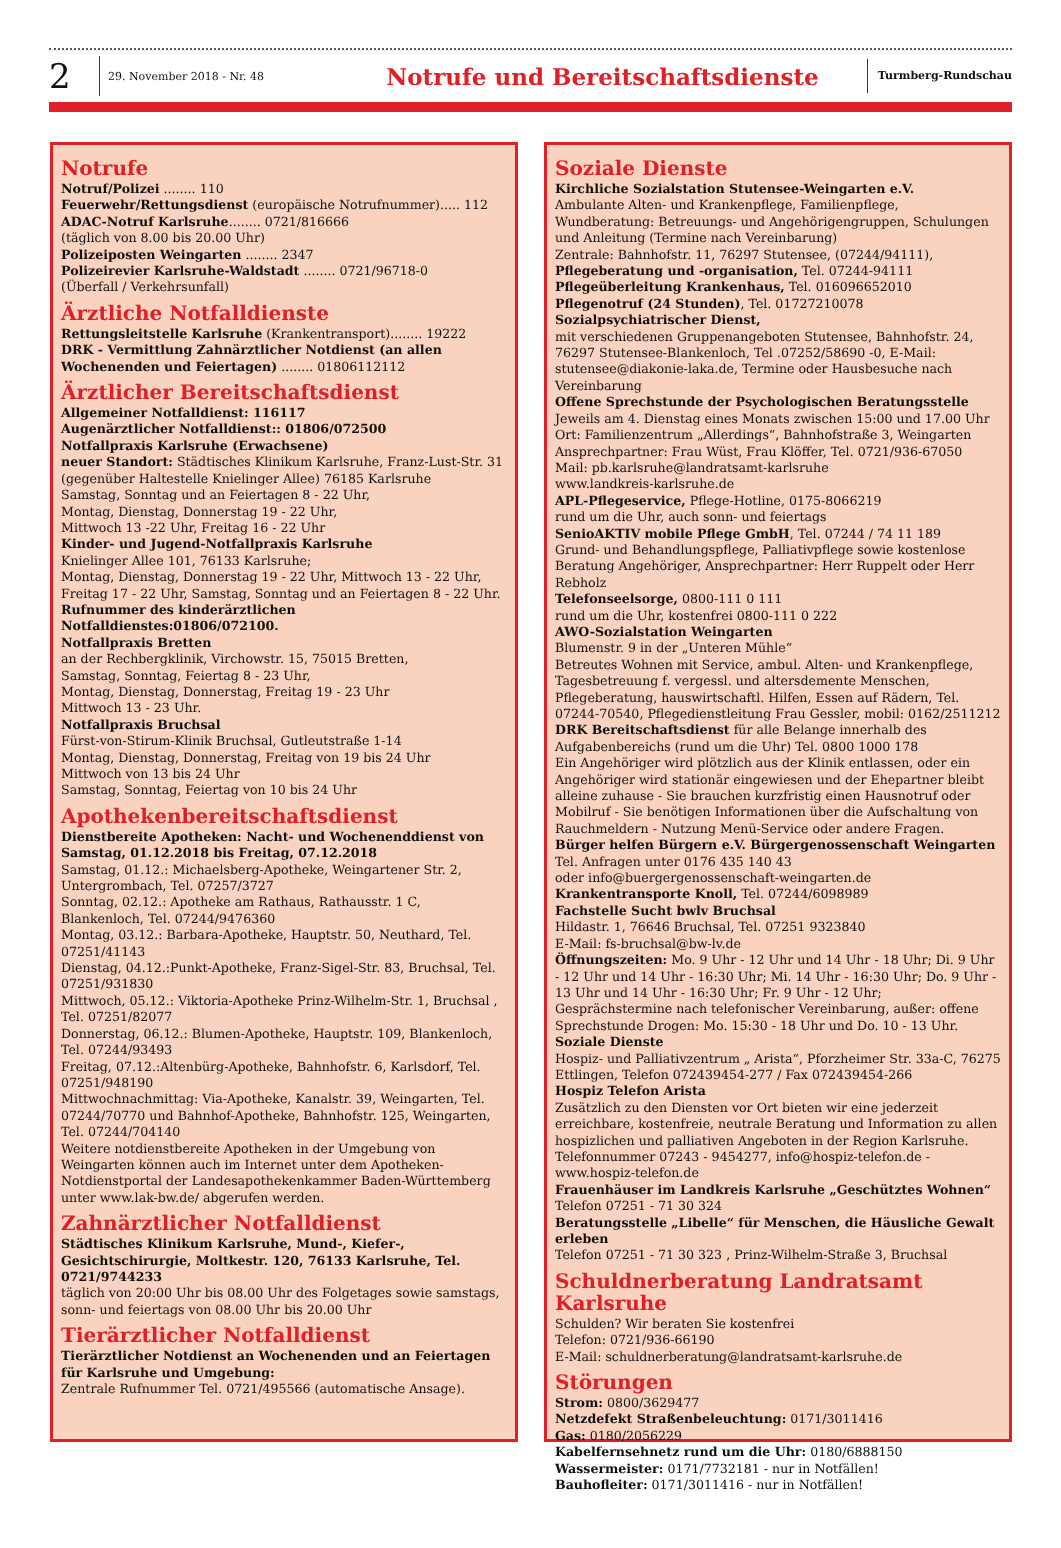2
29. November 2018 - Nr. 48
Notrufe und Bereitschaftsdienste
Turmberg-Rundschau
Notrufe
Notruf/Polizei ........ 110
Feuerwehr/Rettungsdienst (europäische Notrufnummer)..... 112
ADAC-Notruf Karlsruhe........ 0721/816666
(täglich von 8.00 bis 20.00 Uhr)
Polizeiposten Weingarten ........ 2347
Polizeirevier Karlsruhe-Waldstadt ........ 0721/96718-0
(Überfall / Verkehrsunfall)
Ärztliche Notfalldienste
Rettungsleitstelle Karlsruhe (Krankentransport)........ 19222
DRK - Vermittlung Zahnärztlicher Notdienst (an allen Wochenenden und Feiertagen) ........ 01806112112
Ärztlicher Bereitschaftsdienst
Allgemeiner Notfalldienst: 116117
Augenärztlicher Notfalldienst:: 01806/072500
Notfallpraxis Karlsruhe (Erwachsene)
neuer Standort: Städtisches Klinikum Karlsruhe, Franz-Lust-Str. 31 (gegenüber Haltestelle Knielinger Allee) 76185 Karlsruhe
Samstag, Sonntag und an Feiertagen 8 - 22 Uhr,
Montag, Dienstag, Donnerstag 19 - 22 Uhr,
Mittwoch 13 -22 Uhr, Freitag 16 - 22 Uhr
Kinder- und Jugend-Notfallpraxis Karlsruhe
Knielinger Allee 101, 76133 Karlsruhe;
Montag, Dienstag, Donnerstag 19 - 22 Uhr, Mittwoch 13 - 22 Uhr, Freitag 17 - 22 Uhr, Samstag, Sonntag und an Feiertagen 8 - 22 Uhr.
Rufnummer des kinderärztlichen Notfalldienstes:01806/072100.
Notfallpraxis Bretten
an der Rechbergklinik, Virchowstr. 15, 75015 Bretten,
Samstag, Sonntag, Feiertag 8 - 23 Uhr,
Montag, Dienstag, Donnerstag, Freitag 19 - 23 Uhr
Mittwoch 13 - 23 Uhr.
Notfallpraxis Bruchsal
Fürst-von-Stirum-Klinik Bruchsal, Gutleutstraße 1-14
Montag, Dienstag, Donnerstag, Freitag von 19 bis 24 Uhr
Mittwoch von 13 bis 24 Uhr
Samstag, Sonntag, Feiertag von 10 bis 24 Uhr
Apothekenbereitschaftsdienst
Dienstbereite Apotheken: Nacht- und Wochenenddienst von Samstag, 01.12.2018 bis Freitag, 07.12.2018
Samstag, 01.12.: Michaelsberg-Apotheke, Weingartener Str. 2, Untergrombach, Tel. 07257/3727
Sonntag, 02.12.: Apotheke am Rathaus, Rathausstr. 1 C, Blankenloch, Tel. 07244/9476360
Montag, 03.12.: Barbara-Apotheke, Hauptstr. 50, Neuthard, Tel. 07251/41143
Dienstag, 04.12.:Punkt-Apotheke, Franz-Sigel-Str. 83, Bruchsal, Tel. 07251/931830
Mittwoch, 05.12.: Viktoria-Apotheke Prinz-Wilhelm-Str. 1, Bruchsal , Tel. 07251/82077
Donnerstag, 06.12.: Blumen-Apotheke, Hauptstr. 109, Blankenloch, Tel. 07244/93493
Freitag, 07.12.:Altenbürg-Apotheke, Bahnhofstr. 6, Karlsdorf, Tel. 07251/948190
Mittwochnachmittag: Via-Apotheke, Kanalstr. 39, Weingarten, Tel. 07244/70770 und Bahnhof-Apotheke, Bahnhofstr. 125, Weingarten, Tel. 07244/704140
Weitere notdienstbereite Apotheken in der Umgebung von Weingarten können auch im Internet unter dem Apotheken-Notdienstportal der Landesapothekenkammer Baden-Württemberg unter www.lak-bw.de/ abgerufen werden.
Zahnärztlicher Notfalldienst
Städtisches Klinikum Karlsruhe, Mund-, Kiefer-, Gesichtschirurgie, Moltkestr. 120, 76133 Karlsruhe, Tel. 0721/9744233
täglich von 20:00 Uhr bis 08.00 Uhr des Folgetages sowie samstags, sonn- und feiertags von 08.00 Uhr bis 20.00 Uhr
Tierärztlicher Notfalldienst
Tierärztlicher Notdienst an Wochenenden und an Feiertagen für Karlsruhe und Umgebung:
Zentrale Rufnummer Tel. 0721/495566 (automatische Ansage).
Soziale Dienste
Kirchliche Sozialstation Stutensee-Weingarten e.V.
Ambulante Alten- und Krankenpflege, Familienpflege, Wundberatung: Betreuungs- und Angehörigengruppen, Schulungen und Anleitung (Termine nach Vereinbarung)
Zentrale: Bahnhofstr. 11, 76297 Stutensee, (07244/94111),
Pflegeberatung und -organisation, Tel. 07244-94111
Pflegeüberleitung Krankenhaus, Tel. 016096652010
Pflegenotruf (24 Stunden), Tel. 01727210078
Sozialpsychiatrischer Dienst,
mit verschiedenen Gruppenangeboten Stutensee, Bahnhofstr. 24, 76297 Stutensee-Blankenloch, Tel .07252/58690 -0, E-Mail: stutensee@diakonie-laka.de, Termine oder Hausbesuche nach Vereinbarung
Offene Sprechstunde der Psychologischen Beratungsstelle
Jeweils am 4. Dienstag eines Monats zwischen 15:00 und 17.00 Uhr
Ort: Familienzentrum „Allerdings“, Bahnhofstraße 3, Weingarten
Ansprechpartner: Frau Wüst, Frau Klöffer, Tel. 0721/936-67050
Mail: pb.karlsruhe@landratsamt-karlsruhe
www.landkreis-karlsruhe.de
APL-Pflegeservice, Pflege-Hotline, 0175-8066219
rund um die Uhr, auch sonn- und feiertags
SenioAKTIV mobile Pflege GmbH, Tel. 07244 / 74 11 189
Grund- und Behandlungspflege, Palliativpflege sowie kostenlose Beratung Angehöriger, Ansprechpartner: Herr Ruppelt oder Herr Rebholz
Telefonseelsorge, 0800-111 0 111
rund um die Uhr, kostenfrei 0800-111 0 222
AWO-Sozialstation Weingarten
Blumenstr. 9 in der „Unteren Mühle“
Betreutes Wohnen mit Service, ambul. Alten- und Krankenpflege, Tagesbetreuung f. vergessl. und altersdemente Menschen, Pflegeberatung, hauswirtschaftl. Hilfen, Essen auf Rädern, Tel. 07244-70540, Pflegedienstleitung Frau Gessler, mobil: 0162/2511212
DRK Bereitschaftsdienst für alle Belange innerhalb des Aufgabenbereichs (rund um die Uhr) Tel. 0800 1000 178
Ein Angehöriger wird plötzlich aus der Klinik entlassen, oder ein Angehöriger wird stationär eingewiesen und der Ehepartner bleibt alleine zuhause - Sie brauchen kurzfristig einen Hausnotruf oder Mobilruf - Sie benötigen Informationen über die Aufschaltung von Rauchmeldern - Nutzung Menü-Service oder andere Fragen.
Bürger helfen Bürgern e.V. Bürgergenossenschaft Weingarten
Tel. Anfragen unter 0176 435 140 43
oder info@buergergenossenschaft-weingarten.de
Krankentransporte Knoll, Tel. 07244/6098989
Fachstelle Sucht bwlv Bruchsal
Hildastr. 1, 76646 Bruchsal, Tel. 07251 9323840
E-Mail: fs-bruchsal@bw-lv.de
Öffnungszeiten: Mo. 9 Uhr - 12 Uhr und 14 Uhr - 18 Uhr; Di. 9 Uhr - 12 Uhr und 14 Uhr - 16:30 Uhr; Mi. 14 Uhr - 16:30 Uhr; Do. 9 Uhr - 13 Uhr und 14 Uhr - 16:30 Uhr; Fr. 9 Uhr - 12 Uhr; Gesprächstermine nach telefonischer Vereinbarung, außer: offene Sprechstunde Drogen: Mo. 15:30 - 18 Uhr und Do. 10 - 13 Uhr.
Soziale Dienste
Hospiz- und Palliativzentrum „ Arista“, Pforzheimer Str. 33a-C, 76275 Ettlingen, Telefon 072439454-277 / Fax 072439454-266
Hospiz Telefon Arista
Zusätzlich zu den Diensten vor Ort bieten wir eine jederzeit erreichbare, kostenfreie, neutrale Beratung und Information zu allen hospizlichen und palliativen Angeboten in der Region Karlsruhe.
Telefonnummer 07243 - 9454277, info@hospiz-telefon.de - www.hospiz-telefon.de
Frauenhäuser im Landkreis Karlsruhe „Geschütztes Wohnen“
Telefon 07251 - 71 30 324
Beratungsstelle „Libelle“ für Menschen, die Häusliche Gewalt erleben
Telefon 07251 - 71 30 323 , Prinz-Wilhelm-Straße 3, Bruchsal
Schuldnerberatung Landratsamt Karlsruhe
Schulden? Wir beraten Sie kostenfrei
Telefon: 0721/936-66190
E-Mail: schuldnerberatung@landratsamt-karlsruhe.de
Störungen
Strom: 0800/3629477
Netzdefekt Straßenbeleuchtung: 0171/3011416
Gas: 0180/2056229
Kabelfernsehnetz rund um die Uhr: 0180/6888150
Wassermeister: 0171/7732181 - nur in Notfällen!
Bauhofleiter: 0171/3011416 - nur in Notfällen!